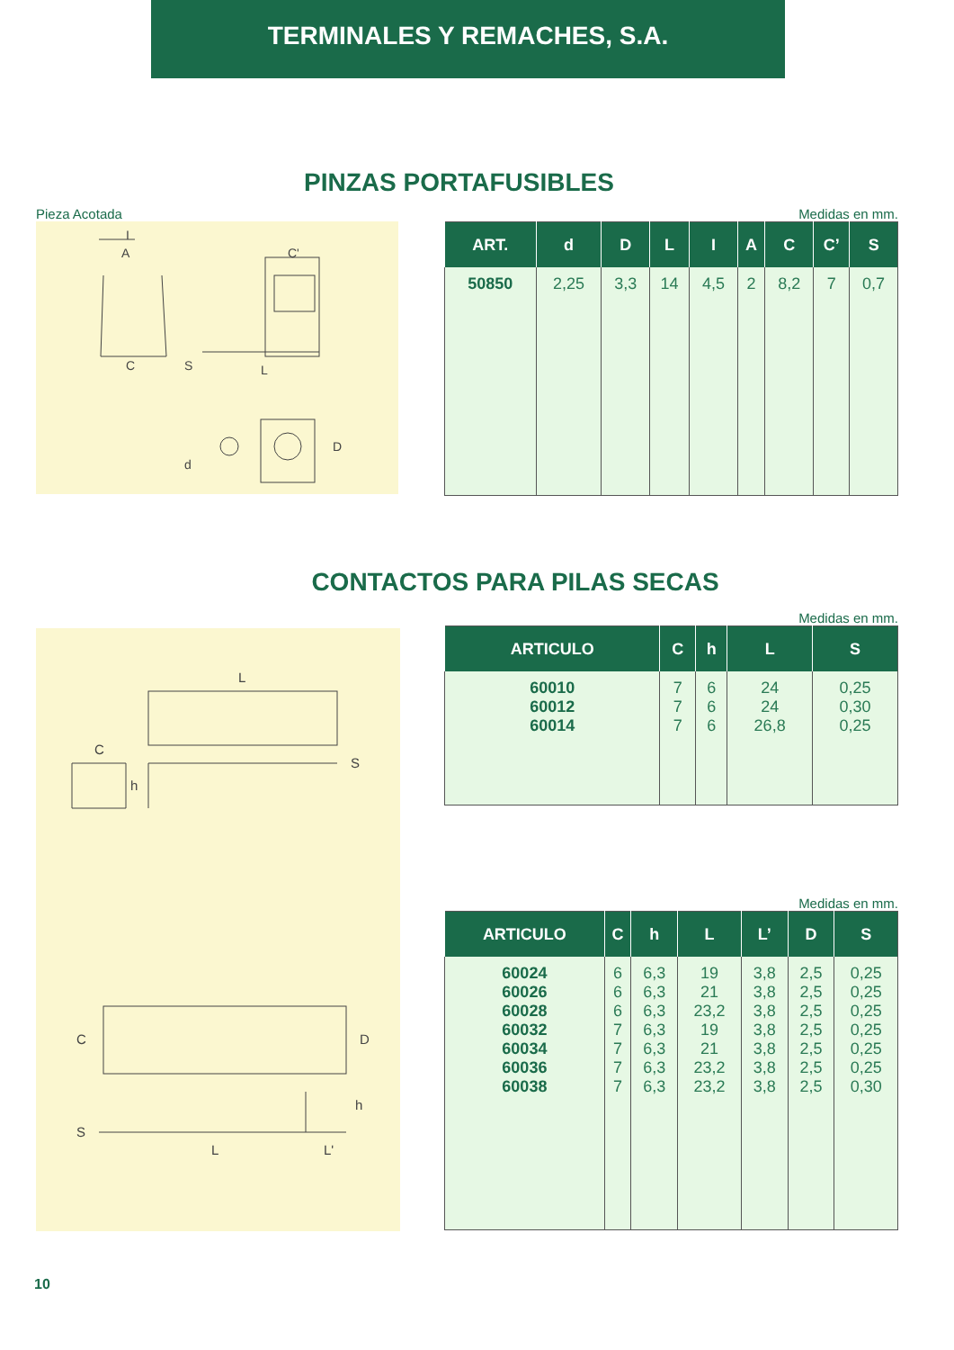TERMINALES Y REMACHES, S.A.
PINZAS PORTAFUSIBLES
Pieza Acotada
A
C
C'
S
L
D
d
I
Medidas en mm.
| ART. | d | D | L | I | A | C | C’ | S |
| --- | --- | --- | --- | --- | --- | --- | --- | --- |
| 50850 | 2,25 | 3,3 | 14 | 4,5 | 2 | 8,2 | 7 | 0,7 |
CONTACTOS PARA PILAS SECAS
L
C
h
S
C
D
h
S
L
L'
Medidas en mm.
| ARTICULO | C | h | L | S |
| --- | --- | --- | --- | --- |
| 60010 60012 60014 | 7 7 7 | 6 6 6 | 24 24 26,8 | 0,25 0,30 0,25 |
Medidas en mm.
| ARTICULO | C | h | L | L’ | D | S |
| --- | --- | --- | --- | --- | --- | --- |
| 60024 60026 60028 60032 60034 60036 60038 | 6 6 6 7 7 7 7 | 6,3 6,3 6,3 6,3 6,3 6,3 6,3 | 19 21 23,2 19 21 23,2 23,2 | 3,8 3,8 3,8 3,8 3,8 3,8 3,8 | 2,5 2,5 2,5 2,5 2,5 2,5 2,5 | 0,25 0,25 0,25 0,25 0,25 0,25 0,30 |
10